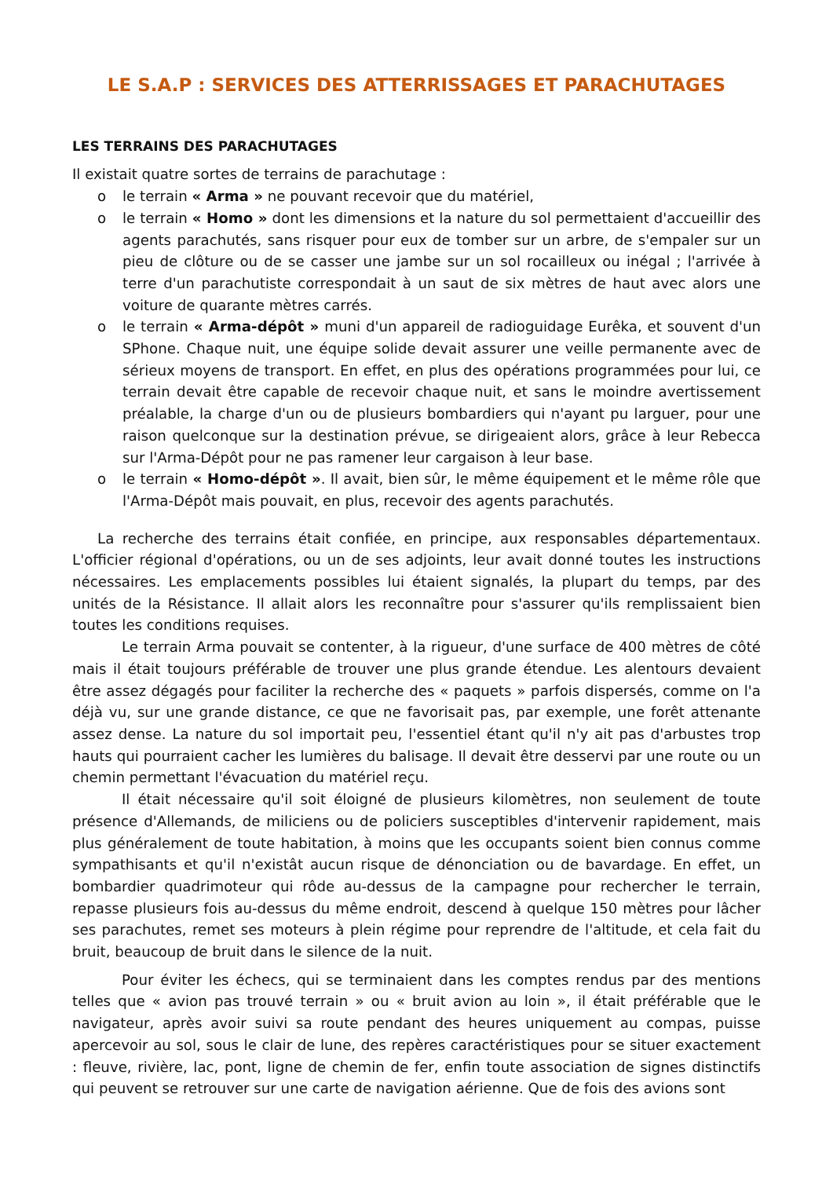LE S.A.P : SERVICES DES ATTERRISSAGES ET PARACHUTAGES
LES TERRAINS DES PARACHUTAGES
Il existait quatre sortes de terrains de parachutage :
o le terrain « Arma » ne pouvant recevoir que du matériel,
o le terrain « Homo » dont les dimensions et la nature du sol permettaient d'accueillir des agents parachutés, sans risquer pour eux de tomber sur un arbre, de s'empaler sur un pieu de clôture ou de se casser une jambe sur un sol rocailleux ou inégal ; l'arrivée à terre d'un parachutiste correspondait à un saut de six mètres de haut avec alors une voiture de quarante mètres carrés.
o le terrain « Arma-dépôt » muni d'un appareil de radioguidage Eurêka, et souvent d'un SPhone. Chaque nuit, une équipe solide devait assurer une veille permanente avec de sérieux moyens de transport. En effet, en plus des opérations programmées pour lui, ce terrain devait être capable de recevoir chaque nuit, et sans le moindre avertissement préalable, la charge d'un ou de plusieurs bombardiers qui n'ayant pu larguer, pour une raison quelconque sur la destination prévue, se dirigeaient alors, grâce à leur Rebecca sur l'Arma-Dépôt pour ne pas ramener leur cargaison à leur base.
o le terrain « Homo-dépôt ». Il avait, bien sûr, le même équipement et le même rôle que l'Arma-Dépôt mais pouvait, en plus, recevoir des agents parachutés.
La recherche des terrains était confiée, en principe, aux responsables départementaux. L'officier régional d'opérations, ou un de ses adjoints, leur avait donné toutes les instructions nécessaires. Les emplacements possibles lui étaient signalés, la plupart du temps, par des unités de la Résistance. Il allait alors les reconnaître pour s'assurer qu'ils remplissaient bien toutes les conditions requises.
Le terrain Arma pouvait se contenter, à la rigueur, d'une surface de 400 mètres de côté mais il était toujours préférable de trouver une plus grande étendue. Les alentours devaient être assez dégagés pour faciliter la recherche des « paquets » parfois dispersés, comme on l'a déjà vu, sur une grande distance, ce que ne favorisait pas, par exemple, une forêt attenante assez dense. La nature du sol importait peu, l'essentiel étant qu'il n'y ait pas d'arbustes trop hauts qui pourraient cacher les lumières du balisage. Il devait être desservi par une route ou un chemin permettant l'évacuation du matériel reçu.
Il était nécessaire qu'il soit éloigné de plusieurs kilomètres, non seulement de toute présence d'Allemands, de miliciens ou de policiers susceptibles d'intervenir rapidement, mais plus généralement de toute habitation, à moins que les occupants soient bien connus comme sympathisants et qu'il n'existât aucun risque de dénonciation ou de bavardage. En effet, un bombardier quadrimoteur qui rôde au-dessus de la campagne pour rechercher le terrain, repasse plusieurs fois au-dessus du même endroit, descend à quelque 150 mètres pour lâcher ses parachutes, remet ses moteurs à plein régime pour reprendre de l'altitude, et cela fait du bruit, beaucoup de bruit dans le silence de la nuit.
Pour éviter les échecs, qui se terminaient dans les comptes rendus par des mentions telles que « avion pas trouvé terrain » ou « bruit avion au loin », il était préférable que le navigateur, après avoir suivi sa route pendant des heures uniquement au compas, puisse apercevoir au sol, sous le clair de lune, des repères caractéristiques pour se situer exactement : fleuve, rivière, lac, pont, ligne de chemin de fer, enfin toute association de signes distinctifs qui peuvent se retrouver sur une carte de navigation aérienne. Que de fois des avions sont